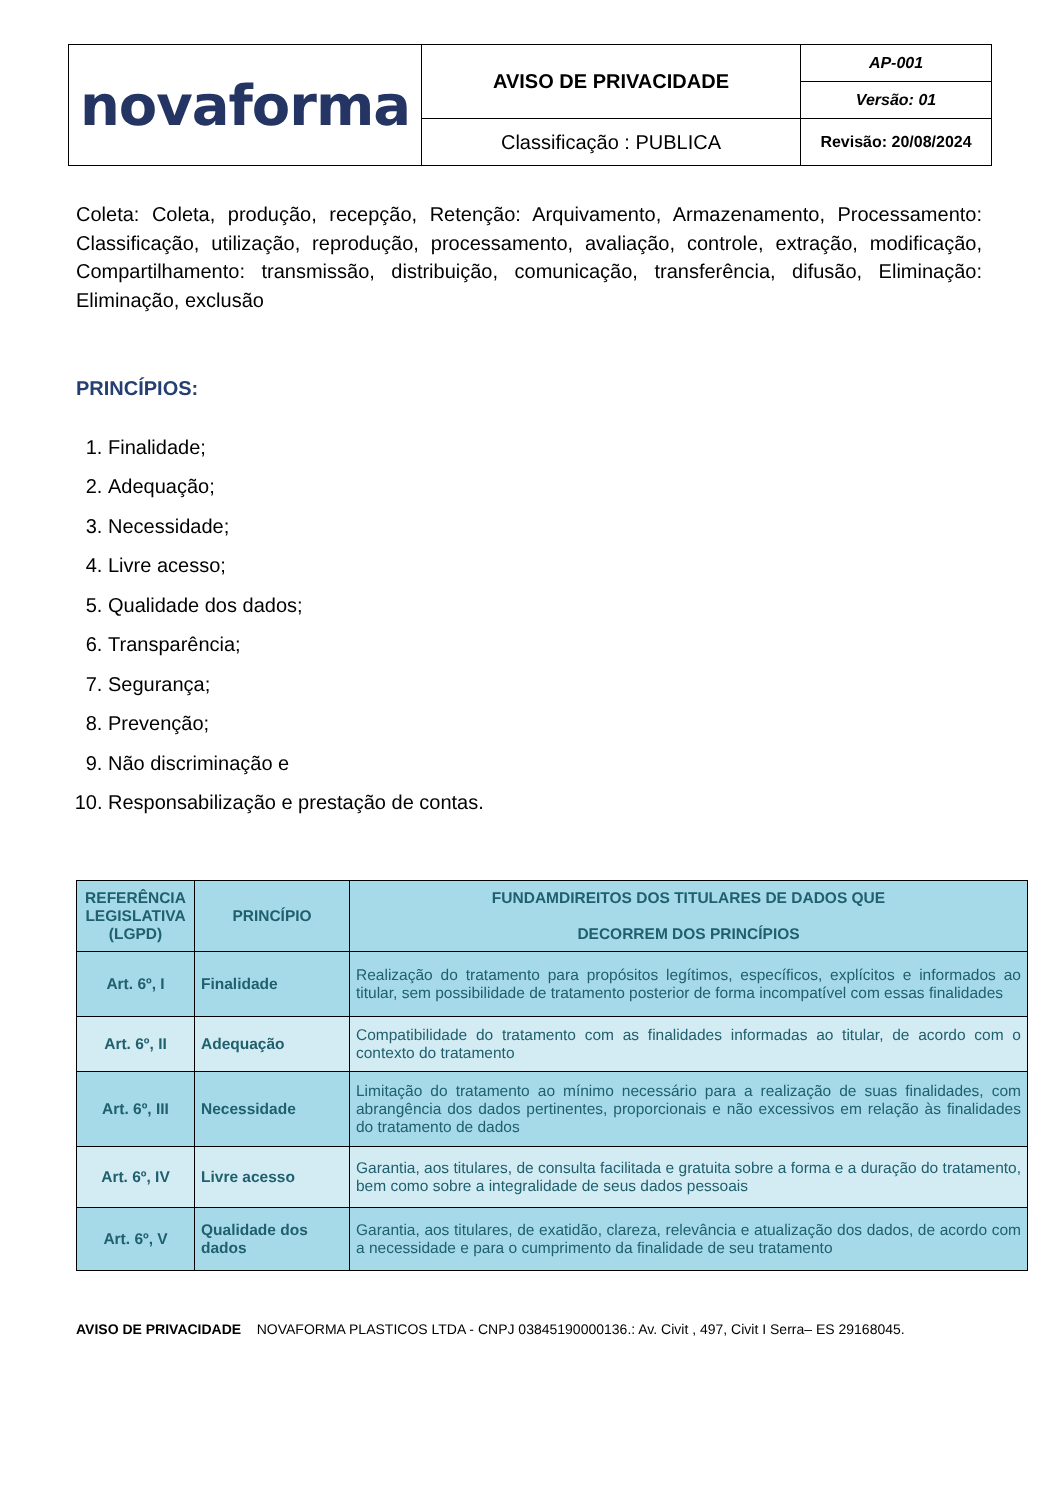| novaforma | AVISO DE PRIVACIDADE | AP-001 |
| | | Versão: 01 |
| | Classificação : PUBLICA | Revisão: 20/08/2024 |
Coleta: Coleta, produção, recepção, Retenção: Arquivamento, Armazenamento, Processamento: Classificação, utilização, reprodução, processamento, avaliação, controle, extração, modificação, Compartilhamento: transmissão, distribuição, comunicação, transferência, difusão, Eliminação: Eliminação, exclusão
PRINCÍPIOS:
1. Finalidade;
2. Adequação;
3. Necessidade;
4. Livre acesso;
5. Qualidade dos dados;
6. Transparência;
7. Segurança;
8. Prevenção;
9. Não discriminação e
10. Responsabilização e prestação de contas.
| REFERÊNCIA LEGISLATIVA (LGPD) | PRINCÍPIO | FUNDAMDIREITOS DOS TITULARES DE DADOS QUE DECORREM DOS PRINCÍPIOS |
| --- | --- | --- |
| Art. 6º, I | Finalidade | Realização do tratamento para propósitos legítimos, específicos, explícitos e informados ao titular, sem possibilidade de tratamento posterior de forma incompatível com essas finalidades |
| Art. 6º, II | Adequação | Compatibilidade do tratamento com as finalidades informadas ao titular, de acordo com o contexto do tratamento |
| Art. 6º, III | Necessidade | Limitação do tratamento ao mínimo necessário para a realização de suas finalidades, com abrangência dos dados pertinentes, proporcionais e não excessivos em relação às finalidades do tratamento de dados |
| Art. 6º, IV | Livre acesso | Garantia, aos titulares, de consulta facilitada e gratuita sobre a forma e a duração do tratamento, bem como sobre a integralidade de seus dados pessoais |
| Art. 6º, V | Qualidade dos dados | Garantia, aos titulares, de exatidão, clareza, relevância e atualização dos dados, de acordo com a necessidade e para o cumprimento da finalidade de seu tratamento |
AVISO DE PRIVACIDADE NOVAFORMA PLASTICOS LTDA - CNPJ 03845190000136.: Av. Civit , 497, Civit I Serra– ES 29168045.